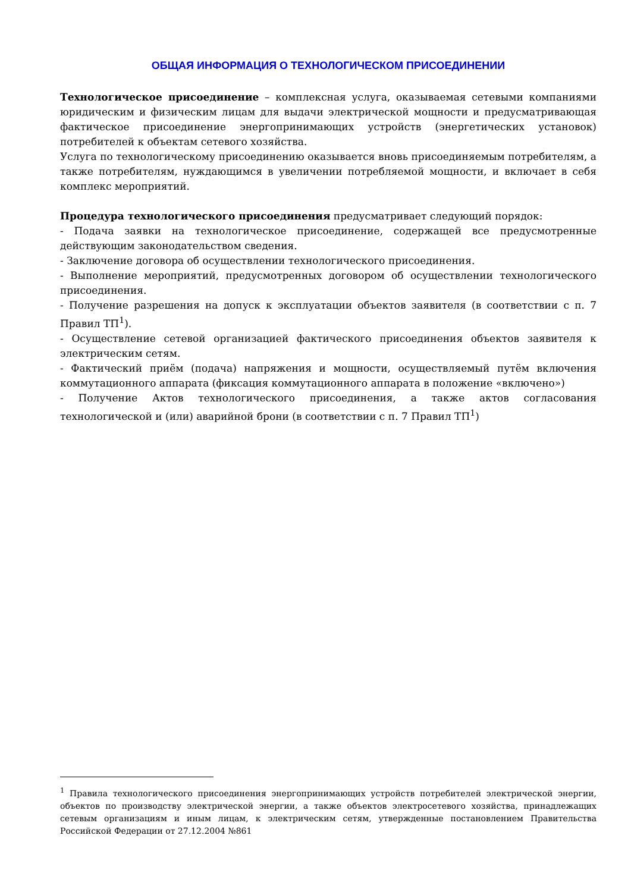ОБЩАЯ ИНФОРМАЦИЯ О ТЕХНОЛОГИЧЕСКОМ ПРИСОЕДИНЕНИИ
Технологическое присоединение – комплексная услуга, оказываемая сетевыми компаниями юридическим и физическим лицам для выдачи электрической мощности и предусматривающая фактическое присоединение энергопринимающих устройств (энергетических установок) потребителей к объектам сетевого хозяйства.
Услуга по технологическому присоединению оказывается вновь присоединяемым потребителям, а также потребителям, нуждающимся в увеличении потребляемой мощности, и включает в себя комплекс мероприятий.
Процедура технологического присоединения предусматривает следующий порядок:
- Подача заявки на технологическое присоединение, содержащей все предусмотренные действующим законодательством сведения.
- Заключение договора об осуществлении технологического присоединения.
- Выполнение мероприятий, предусмотренных договором об осуществлении технологического присоединения.
- Получение разрешения на допуск к эксплуатации объектов заявителя (в соответствии с п. 7 Правил ТП<sup>1</sup>).
- Осуществление сетевой организацией фактического присоединения объектов заявителя к электрическим сетям.
- Фактический приём (подача) напряжения и мощности, осуществляемый путём включения коммутационного аппарата (фиксация коммутационного аппарата в положение «включено»)
- Получение Актов технологического присоединения, а также актов согласования технологической и (или) аварийной брони (в соответствии с п. 7 Правил ТП<sup>1</sup>)
<sup>1</sup> Правила технологического присоединения энергопринимающих устройств потребителей электрической энергии, объектов по производству электрической энергии, а также объектов электросетевого хозяйства, принадлежащих сетевым организациям и иным лицам, к электрическим сетям, утвержденные постановлением Правительства Российской Федерации от 27.12.2004 №861